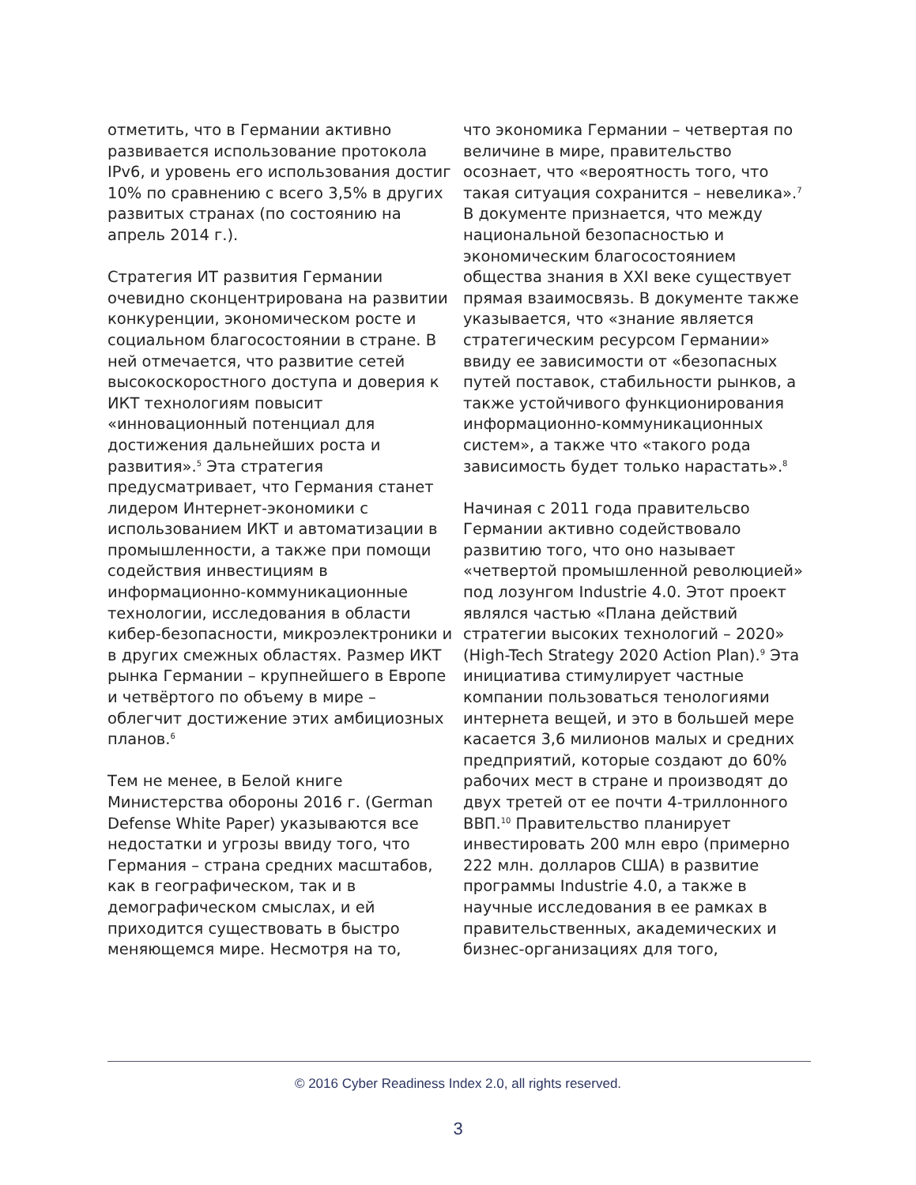отметить, что в Германии активно развивается использование протокола IPv6, и уровень его использования достиг 10% по сравнению с всего 3,5% в других развитых странах (по состоянию на апрель 2014 г.).
Стратегия ИТ развития Германии очевидно сконцентрирована на развитии конкуренции, экономическом росте и социальном благосостоянии в стране. В ней отмечается, что развитие сетей высокоскоростного доступа и доверия к ИКТ технологиям повысит «инновационный потенциал для достижения дальнейших роста и развития».<sup>5</sup> Эта стратегия предусматривает, что Германия станет лидером Интернет-экономики с использованием ИКТ и автоматизации в промышленности, а также при помощи содействия инвестициям в информационно-коммуникационные технологии, исследования в области кибер-безопасности, микроэлектроники и в других смежных областях. Размер ИКТ рынка Германии – крупнейшего в Европе и четвёртого по объему в мире – облегчит достижение этих амбициозных планов.<sup>6</sup>
Тем не менее, в Белой книге Министерства обороны 2016 г. (German Defense White Paper) указываются все недостатки и угрозы ввиду того, что Германия – страна средних масштабов, как в географическом, так и в демографическом смыслах, и ей приходится существовать в быстро меняющемся мире. Несмотря на то,
что экономика Германии – четвертая по величине в мире, правительство осознает, что «вероятность того, что такая ситуация сохранится – невелика».<sup>7</sup> В документе признается, что между национальной безопасностью и экономическим благосостоянием общества знания в XXI веке существует прямая взаимосвязь. В документе также указывается, что «знание является стратегическим ресурсом Германии» ввиду ее зависимости от «безопасных путей поставок, стабильности рынков, а также устойчивого функционирования информационно-коммуникационных систем», а также что «такого рода зависимость будет только нарастать».<sup>8</sup>
Начиная с 2011 года правительсво Германии активно содействовало развитию того, что оно называет «четвертой промышленной революцией» под лозунгом Industrie 4.0. Этот проект являлся частью «Плана действий стратегии высоких технологий – 2020» (High-Tech Strategy 2020 Action Plan).<sup>9</sup> Эта инициатива стимулирует частные компании пользоваться тенологиями интернета вещей, и это в большей мере касается 3,6 милионов малых и средних предприятий, которые создают до 60% рабочих мест в стране и производят до двух третей от ее почти 4-триллонного ВВП.<sup>10</sup> Правительство планирует инвестировать 200 млн евро (примерно 222 млн. долларов США) в развитие программы Industrie 4.0, а также в научные исследования в ее рамках в правительственных, академических и бизнес-организациях для того,
© 2016 Cyber Readiness Index 2.0, all rights reserved.
3